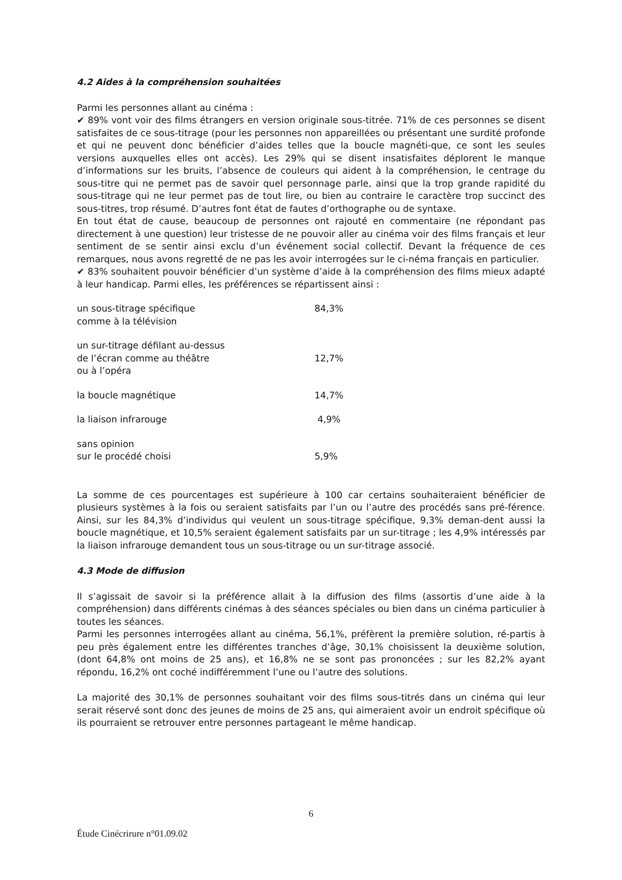4.2 Aides à la compréhension souhaitées
Parmi les personnes allant au cinéma :
✔ 89% vont voir des films étrangers en version originale sous-titrée. 71% de ces personnes se disent satisfaites de ce sous-titrage (pour les personnes non appareillées ou présentant une surdité profonde et qui ne peuvent donc bénéficier d’aides telles que la boucle magnéti-que, ce sont les seules versions auxquelles elles ont accès). Les 29% qui se disent insatisfaites déplorent le manque d’informations sur les bruits, l’absence de couleurs qui aident à la compréhension, le centrage du sous-titre qui ne permet pas de savoir quel personnage parle, ainsi que la trop grande rapidité du sous-titrage qui ne leur permet pas de tout lire, ou bien au contraire le caractère trop succinct des sous-titres, trop résumé. D’autres font état de fautes d’orthographe ou de syntaxe.
En tout état de cause, beaucoup de personnes ont rajouté en commentaire (ne répondant pas directement à une question) leur tristesse de ne pouvoir aller au cinéma voir des films français et leur sentiment de se sentir ainsi exclu d’un événement social collectif. Devant la fréquence de ces remarques, nous avons regretté de ne pas les avoir interrogées sur le ci-néma français en particulier.
✔ 83% souhaitent pouvoir bénéficier d’un système d’aide à la compréhension des films mieux adapté à leur handicap. Parmi elles, les préférences se répartissent ainsi :
| un sous-titrage spécifique comme à la télévision | 84,3% |
| un sur-titrage défilant au-dessus de l’écran comme au théâtre ou à l’opéra | 12,7% |
| la boucle magnétique | 14,7% |
| la liaison infrarouge | 4,9% |
| sans opinion sur le procédé choisi | 5,9% |
La somme de ces pourcentages est supérieure à 100 car certains souhaiteraient bénéficier de plusieurs systèmes à la fois ou seraient satisfaits par l’un ou l’autre des procédés sans pré-férence. Ainsi, sur les 84,3% d’individus qui veulent un sous-titrage spécifique, 9,3% deman-dent aussi la boucle magnétique, et 10,5% seraient également satisfaits par un sur-titrage ; les 4,9% intéressés par la liaison infrarouge demandent tous un sous-titrage ou un sur-titrage associé.
4.3 Mode de diffusion
Il s’agissait de savoir si la préférence allait à la diffusion des films (assortis d’une aide à la compréhension) dans différents cinémas à des séances spéciales ou bien dans un cinéma particulier à toutes les séances.
Parmi les personnes interrogées allant au cinéma, 56,1%, préfèrent la première solution, ré-partis à peu près également entre les différentes tranches d’âge, 30,1% choisissent la deuxième solution, (dont 64,8% ont moins de 25 ans), et 16,8% ne se sont pas prononcées ; sur les 82,2% ayant répondu, 16,2% ont coché indifféremment l’une ou l’autre des solutions.
La majorité des 30,1% de personnes souhaitant voir des films sous-titrés dans un cinéma qui leur serait réservé sont donc des jeunes de moins de 25 ans, qui aimeraient avoir un endroit spécifique où ils pourraient se retrouver entre personnes partageant le même handicap.
6
Étude Cinécrirure n°01.09.02